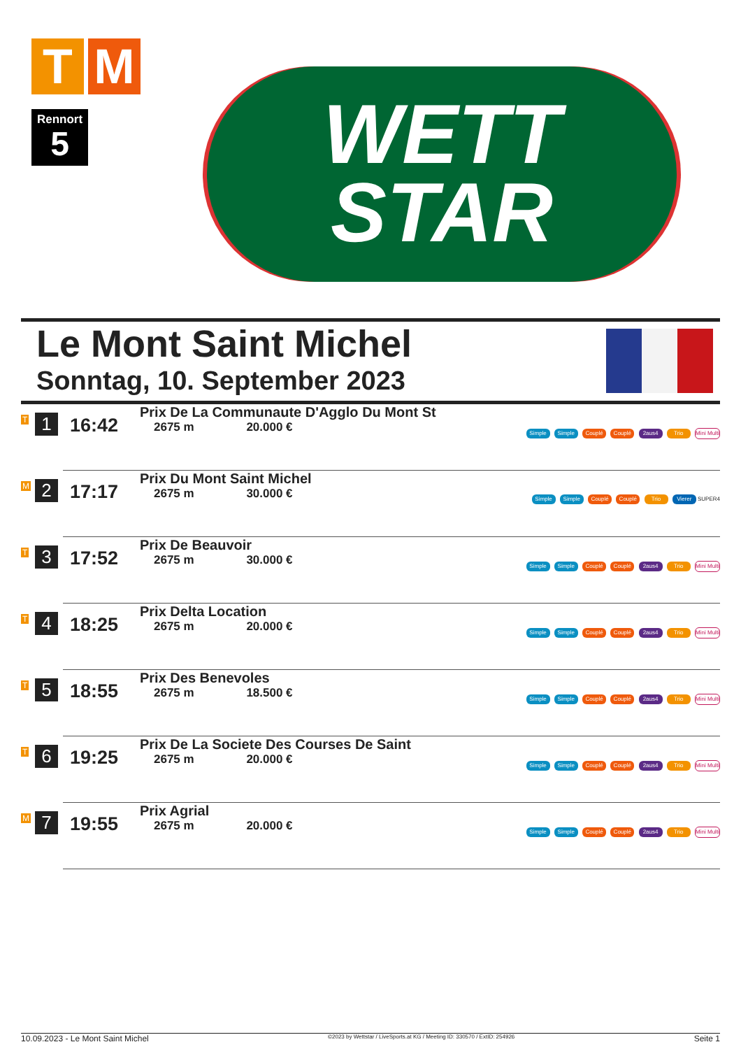T M
Rennort
5
WETT
STAR
Le Mont Saint Michel
Sonntag, 10. September 2023
| T | 1 | 16:42 | Prix De La Communaute D'Agglo Du Mont St 2675 m 20.000 € | Simple Simple Couplé Couplé 2aus4 Trio Mini Multi |
| M | 2 | 17:17 | Prix Du Mont Saint Michel 2675 m 30.000 € | Simple Simple Couplé Couplé Trio Vierer SUPER4 |
| T | 3 | 17:52 | Prix De Beauvoir 2675 m 30.000 € | Simple Simple Couplé Couplé 2aus4 Trio Mini Multi |
| T | 4 | 18:25 | Prix Delta Location 2675 m 20.000 € | Simple Simple Couplé Couplé 2aus4 Trio Mini Multi |
| T | 5 | 18:55 | Prix Des Benevoles 2675 m 18.500 € | Simple Simple Couplé Couplé 2aus4 Trio Mini Multi |
| T | 6 | 19:25 | Prix De La Societe Des Courses De Saint 2675 m 20.000 € | Simple Simple Couplé Couplé 2aus4 Trio Mini Multi |
| M | 7 | 19:55 | Prix Agrial 2675 m 20.000 € | Simple Simple Couplé Couplé 2aus4 Trio Mini Multi |
10.09.2023 - Le Mont Saint Michel ©2023 by Wettstar / LiveSports.at KG / Meeting ID: 330570 / ExtID: 254926 Seite 1